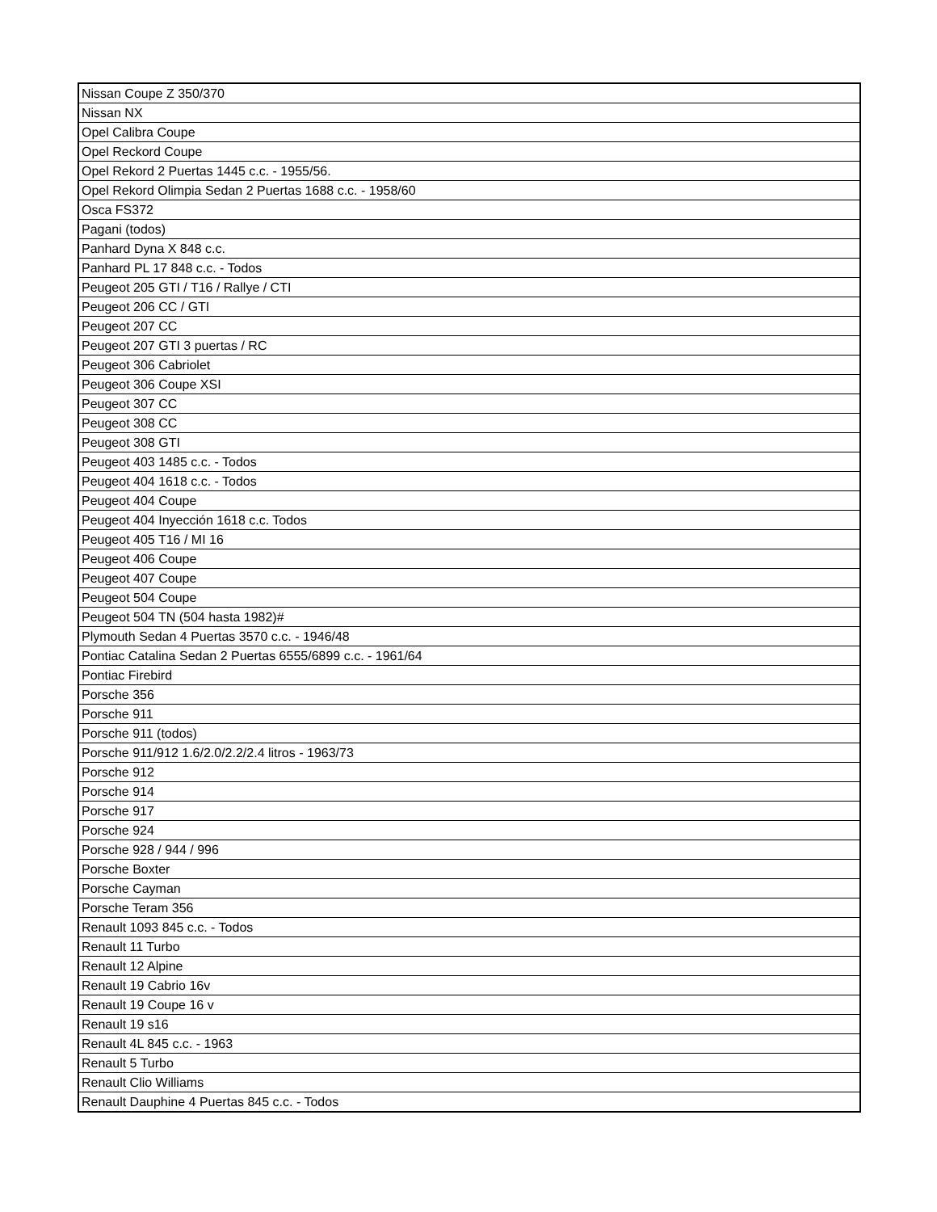| Nissan Coupe Z 350/370 |
| Nissan NX |
| Opel Calibra Coupe |
| Opel Reckord Coupe |
| Opel Rekord 2 Puertas 1445 c.c. - 1955/56. |
| Opel Rekord Olimpia Sedan 2 Puertas 1688 c.c. - 1958/60 |
| Osca FS372 |
| Pagani (todos) |
| Panhard Dyna X 848 c.c. |
| Panhard PL 17 848 c.c. - Todos |
| Peugeot 205 GTI / T16 / Rallye / CTI |
| Peugeot 206 CC / GTI |
| Peugeot 207 CC |
| Peugeot 207 GTI 3 puertas / RC |
| Peugeot 306 Cabriolet |
| Peugeot 306 Coupe XSI |
| Peugeot 307 CC |
| Peugeot 308 CC |
| Peugeot 308 GTI |
| Peugeot 403 1485 c.c. - Todos |
| Peugeot 404 1618 c.c. - Todos |
| Peugeot 404 Coupe |
| Peugeot 404 Inyección 1618 c.c. Todos |
| Peugeot 405 T16 / MI 16 |
| Peugeot 406 Coupe |
| Peugeot 407 Coupe |
| Peugeot 504 Coupe |
| Peugeot 504 TN (504 hasta 1982)# |
| Plymouth Sedan 4 Puertas 3570 c.c. - 1946/48 |
| Pontiac Catalina Sedan 2 Puertas 6555/6899 c.c. - 1961/64 |
| Pontiac Firebird |
| Porsche 356 |
| Porsche 911 |
| Porsche 911 (todos) |
| Porsche 911/912 1.6/2.0/2.2/2.4 litros - 1963/73 |
| Porsche 912 |
| Porsche 914 |
| Porsche 917 |
| Porsche 924 |
| Porsche 928 / 944 / 996 |
| Porsche Boxter |
| Porsche Cayman |
| Porsche Teram 356 |
| Renault 1093 845 c.c. - Todos |
| Renault 11 Turbo |
| Renault 12 Alpine |
| Renault 19 Cabrio 16v |
| Renault 19 Coupe 16 v |
| Renault 19 s16 |
| Renault 4L 845 c.c. - 1963 |
| Renault 5 Turbo |
| Renault Clio Williams |
| Renault Dauphine 4 Puertas 845 c.c. - Todos |